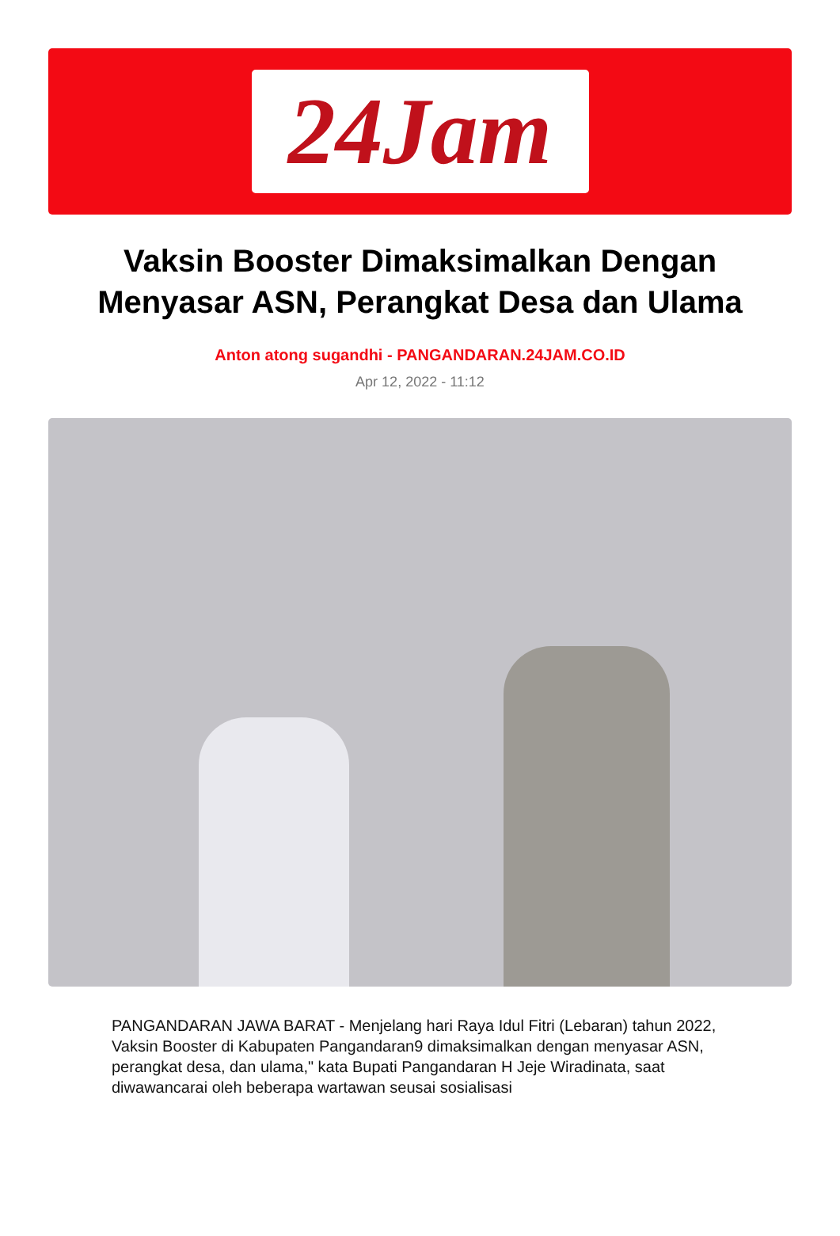24Jam
Vaksin Booster Dimaksimalkan Dengan Menyasar ASN, Perangkat Desa dan Ulama
Anton atong sugandhi - PANGANDARAN.24JAM.CO.ID
Apr 12, 2022 - 11:12
PANGANDARAN JAWA BARAT - Menjelang hari Raya Idul Fitri (Lebaran) tahun 2022, Vaksin Booster di Kabupaten Pangandaran9 dimaksimalkan dengan menyasar ASN, perangkat desa, dan ulama," kata Bupati Pangandaran H Jeje Wiradinata, saat diwawancarai oleh beberapa wartawan seusai sosialisasi